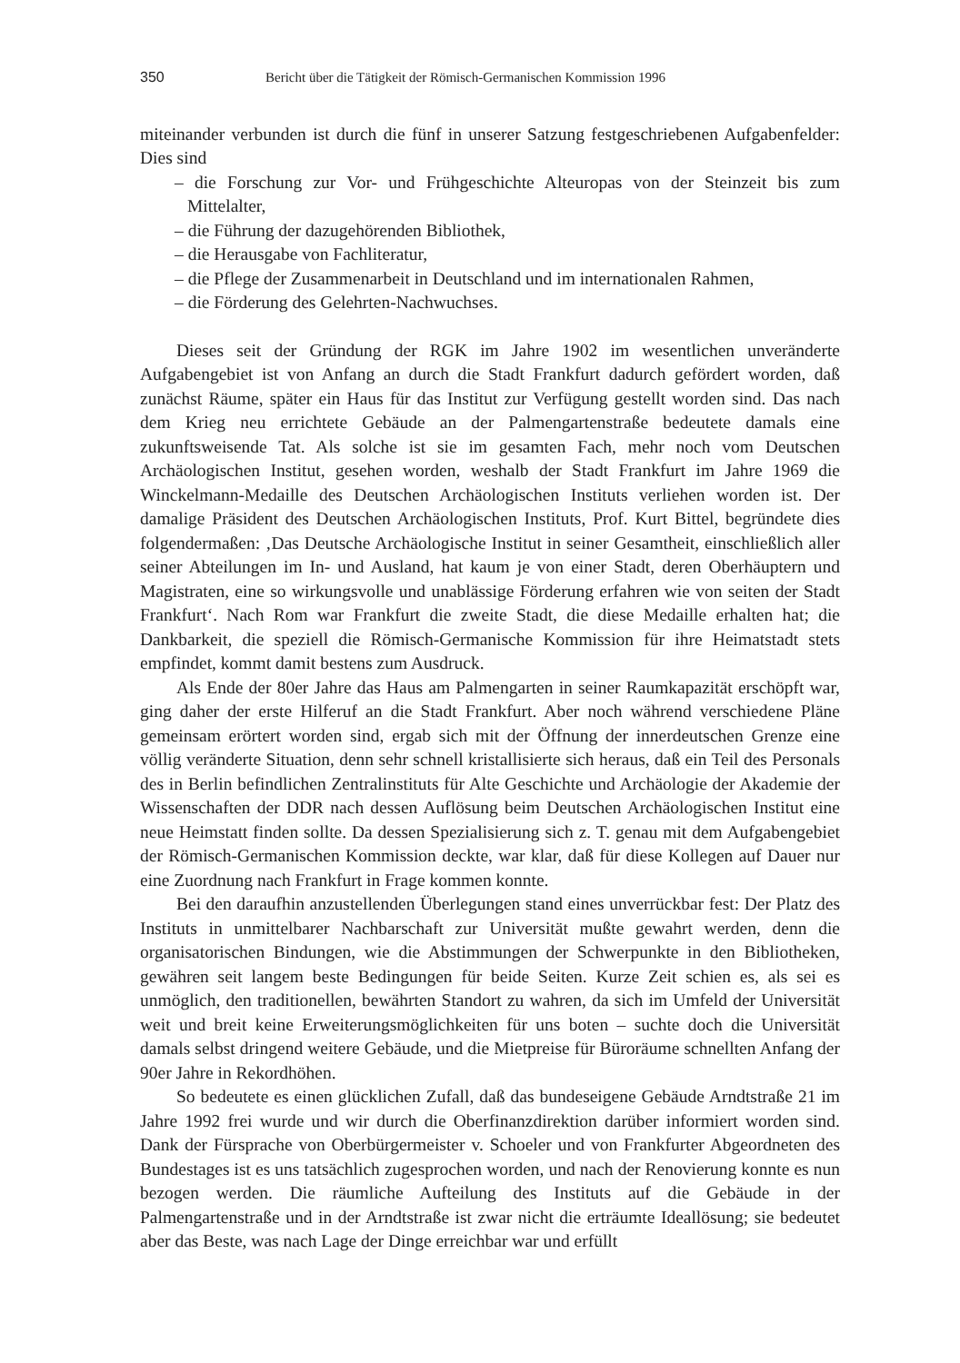350 Bericht über die Tätigkeit der Römisch-Germanischen Kommission 1996
miteinander verbunden ist durch die fünf in unserer Satzung festgeschriebenen Aufgabenfelder: Dies sind
– die Forschung zur Vor- und Frühgeschichte Alteuropas von der Steinzeit bis zum Mittelalter,
– die Führung der dazugehörenden Bibliothek,
– die Herausgabe von Fachliteratur,
– die Pflege der Zusammenarbeit in Deutschland und im internationalen Rahmen,
– die Förderung des Gelehrten-Nachwuchses.
Dieses seit der Gründung der RGK im Jahre 1902 im wesentlichen unveränderte Aufgabengebiet ist von Anfang an durch die Stadt Frankfurt dadurch gefördert worden, daß zunächst Räume, später ein Haus für das Institut zur Verfügung gestellt worden sind. Das nach dem Krieg neu errichtete Gebäude an der Palmengartenstraße bedeutete damals eine zukunftsweisende Tat. Als solche ist sie im gesamten Fach, mehr noch vom Deutschen Archäologischen Institut, gesehen worden, weshalb der Stadt Frankfurt im Jahre 1969 die Winckelmann-Medaille des Deutschen Archäologischen Instituts verliehen worden ist. Der damalige Präsident des Deutschen Archäologischen Instituts, Prof. Kurt Bittel, begründete dies folgendermaßen: ‚Das Deutsche Archäologische Institut in seiner Gesamtheit, einschließlich aller seiner Abteilungen im In- und Ausland, hat kaum je von einer Stadt, deren Oberhäuptern und Magistraten, eine so wirkungsvolle und unablässige Förderung erfahren wie von seiten der Stadt Frankfurt‘. Nach Rom war Frankfurt die zweite Stadt, die diese Medaille erhalten hat; die Dankbarkeit, die speziell die Römisch-Germanische Kommission für ihre Heimatstadt stets empfindet, kommt damit bestens zum Ausdruck.
Als Ende der 80er Jahre das Haus am Palmengarten in seiner Raumkapazität erschöpft war, ging daher der erste Hilferuf an die Stadt Frankfurt. Aber noch während verschiedene Pläne gemeinsam erörtert worden sind, ergab sich mit der Öffnung der innerdeutschen Grenze eine völlig veränderte Situation, denn sehr schnell kristallisierte sich heraus, daß ein Teil des Personals des in Berlin befindlichen Zentralinstituts für Alte Geschichte und Archäologie der Akademie der Wissenschaften der DDR nach dessen Auflösung beim Deutschen Archäologischen Institut eine neue Heimstatt finden sollte. Da dessen Spezialisierung sich z. T. genau mit dem Aufgabengebiet der Römisch-Germanischen Kommission deckte, war klar, daß für diese Kollegen auf Dauer nur eine Zuordnung nach Frankfurt in Frage kommen konnte.
Bei den daraufhin anzustellenden Überlegungen stand eines unverrückbar fest: Der Platz des Instituts in unmittelbarer Nachbarschaft zur Universität mußte gewahrt werden, denn die organisatorischen Bindungen, wie die Abstimmungen der Schwerpunkte in den Bibliotheken, gewähren seit langem beste Bedingungen für beide Seiten. Kurze Zeit schien es, als sei es unmöglich, den traditionellen, bewährten Standort zu wahren, da sich im Umfeld der Universität weit und breit keine Erweiterungsmöglichkeiten für uns boten – suchte doch die Universität damals selbst dringend weitere Gebäude, und die Mietpreise für Büroräume schnellten Anfang der 90er Jahre in Rekordhöhen.
So bedeutete es einen glücklichen Zufall, daß das bundeseigene Gebäude Arndtstraße 21 im Jahre 1992 frei wurde und wir durch die Oberfinanzdirektion darüber informiert worden sind. Dank der Fürsprache von Oberbürgermeister v. Schoeler und von Frankfurter Abgeordneten des Bundestages ist es uns tatsächlich zugesprochen worden, und nach der Renovierung konnte es nun bezogen werden. Die räumliche Aufteilung des Instituts auf die Gebäude in der Palmengartenstraße und in der Arndtstraße ist zwar nicht die erträumte Ideallösung; sie bedeutet aber das Beste, was nach Lage der Dinge erreichbar war und erfüllt